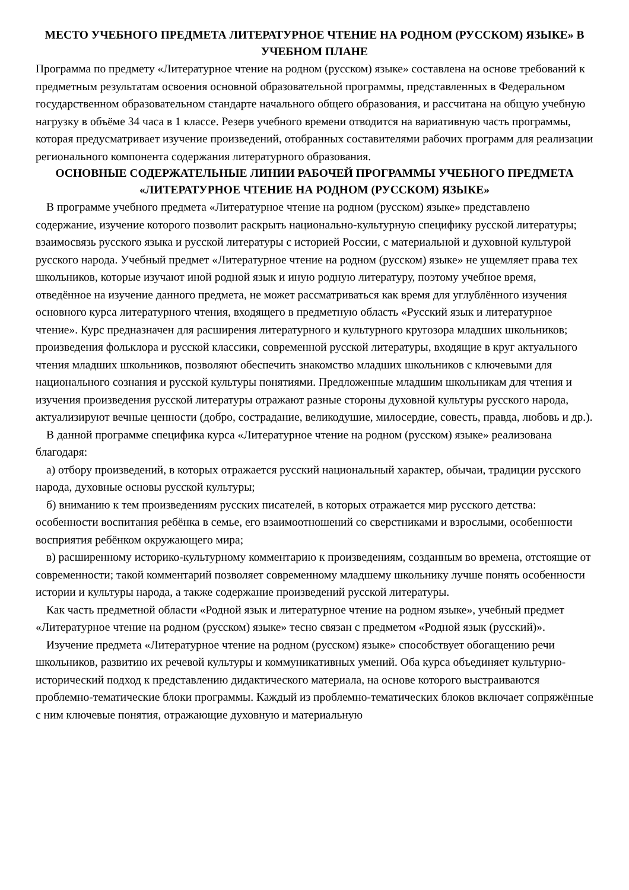МЕСТО УЧЕБНОГО ПРЕДМЕТА ЛИТЕРАТУРНОЕ ЧТЕНИЕ НА РОДНОМ (РУССКОМ) ЯЗЫКЕ» В УЧЕБНОМ ПЛАНЕ
Программа по предмету «Литературное чтение на родном (русском) языке» составлена на основе требований к предметным результатам освоения основной образовательной программы, представленных в Федеральном государственном образовательном стандарте начального общего образования, и рассчитана на общую учебную нагрузку в объёме 34 часа в 1 классе. Резерв учебного времени отводится на вариативную часть программы, которая предусматривает изучение произведений, отобранных составителями рабочих программ для реализации регионального компонента содержания литературного образования.
ОСНОВНЫЕ СОДЕРЖАТЕЛЬНЫЕ ЛИНИИ РАБОЧЕЙ ПРОГРАММЫ УЧЕБНОГО ПРЕДМЕТА «ЛИТЕРАТУРНОЕ ЧТЕНИЕ НА РОДНОМ (РУССКОМ) ЯЗЫКЕ»
В программе учебного предмета «Литературное чтение на родном (русском) языке» представлено содержание, изучение которого позволит раскрыть национально-культурную специфику русской литературы; взаимосвязь русского языка и русской литературы с историей России, с материальной и духовной культурой русского народа. Учебный предмет «Литературное чтение на родном (русском) языке» не ущемляет права тех школьников, которые изучают иной родной язык и иную родную литературу, поэтому учебное время, отведённое на изучение данного предмета, не может рассматриваться как время для углублённого изучения основного курса литературного чтения, входящего в предметную область «Русский язык и литературное чтение». Курс предназначен для расширения литературного и культурного кругозора младших школьников; произведения фольклора и русской классики, современной русской литературы, входящие в круг актуального чтения младших школьников, позволяют обеспечить знакомство младших школьников с ключевыми для национального сознания и русской культуры понятиями. Предложенные младшим школьникам для чтения и изучения произведения русской литературы отражают разные стороны духовной культуры русского народа, актуализируют вечные ценности (добро, сострадание, великодушие, милосердие, совесть, правда, любовь и др.).
В данной программе специфика курса «Литературное чтение на родном (русском) языке» реализована благодаря:
а) отбору произведений, в которых отражается русский национальный характер, обычаи, традиции русского народа, духовные основы русской культуры;
б) вниманию к тем произведениям русских писателей, в которых отражается мир русского детства: особенности воспитания ребёнка в семье, его взаимоотношений со сверстниками и взрослыми, особенности восприятия ребёнком окружающего мира;
в) расширенному историко-культурному комментарию к произведениям, созданным во времена, отстоящие от современности; такой комментарий позволяет современному младшему школьнику лучше понять особенности истории и культуры народа, а также содержание произведений русской литературы.
Как часть предметной области «Родной язык и литературное чтение на родном языке», учебный предмет «Литературное чтение на родном (русском) языке» тесно связан с предметом «Родной язык (русский)».
Изучение предмета «Литературное чтение на родном (русском) языке» способствует обогащению речи школьников, развитию их речевой культуры и коммуникативных умений. Оба курса объединяет культурно-исторический подход к представлению дидактического материала, на основе которого выстраиваются проблемно-тематические блоки программы. Каждый из проблемно-тематических блоков включает сопряжённые с ним ключевые понятия, отражающие духовную и материальную